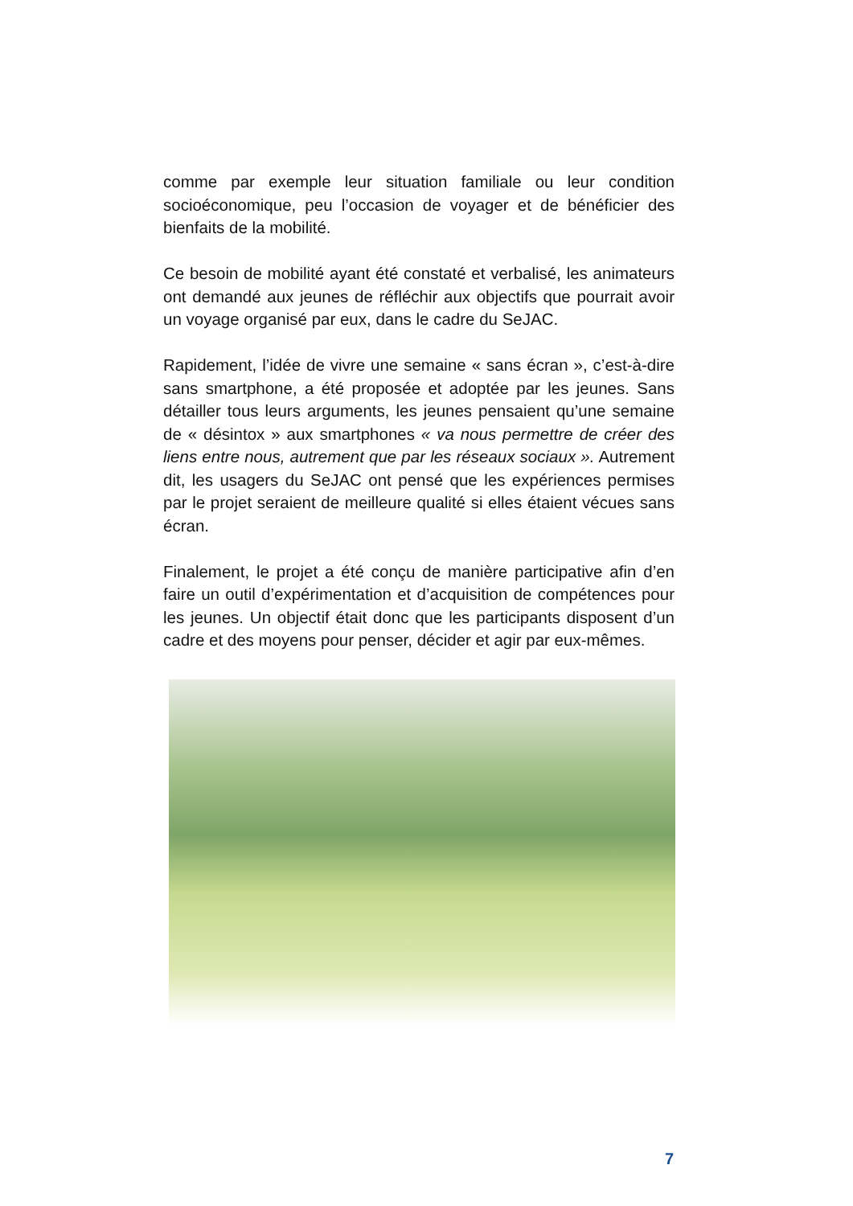comme par exemple leur situation familiale ou leur condition socioéconomique, peu l’occasion de voyager et de bénéficier des bienfaits de la mobilité.
Ce besoin de mobilité ayant été constaté et verbalisé, les animateurs ont demandé aux jeunes de réfléchir aux objectifs que pourrait avoir un voyage organisé par eux, dans le cadre du SeJAC.
Rapidement, l’idée de vivre une semaine « sans écran », c’est-à-dire sans smartphone, a été proposée et adoptée par les jeunes. Sans détailler tous leurs arguments, les jeunes pensaient qu’une semaine de « désintox » aux smartphones « va nous permettre de créer des liens entre nous, autrement que par les réseaux sociaux ». Autrement dit, les usagers du SeJAC ont pensé que les expériences permises par le projet seraient de meilleure qualité si elles étaient vécues sans écran.
Finalement, le projet a été conçu de manière participative afin d’en faire un outil d’expérimentation et d’acquisition de compétences pour les jeunes. Un objectif était donc que les participants disposent d’un cadre et des moyens pour penser, décider et agir par eux-mêmes.
7